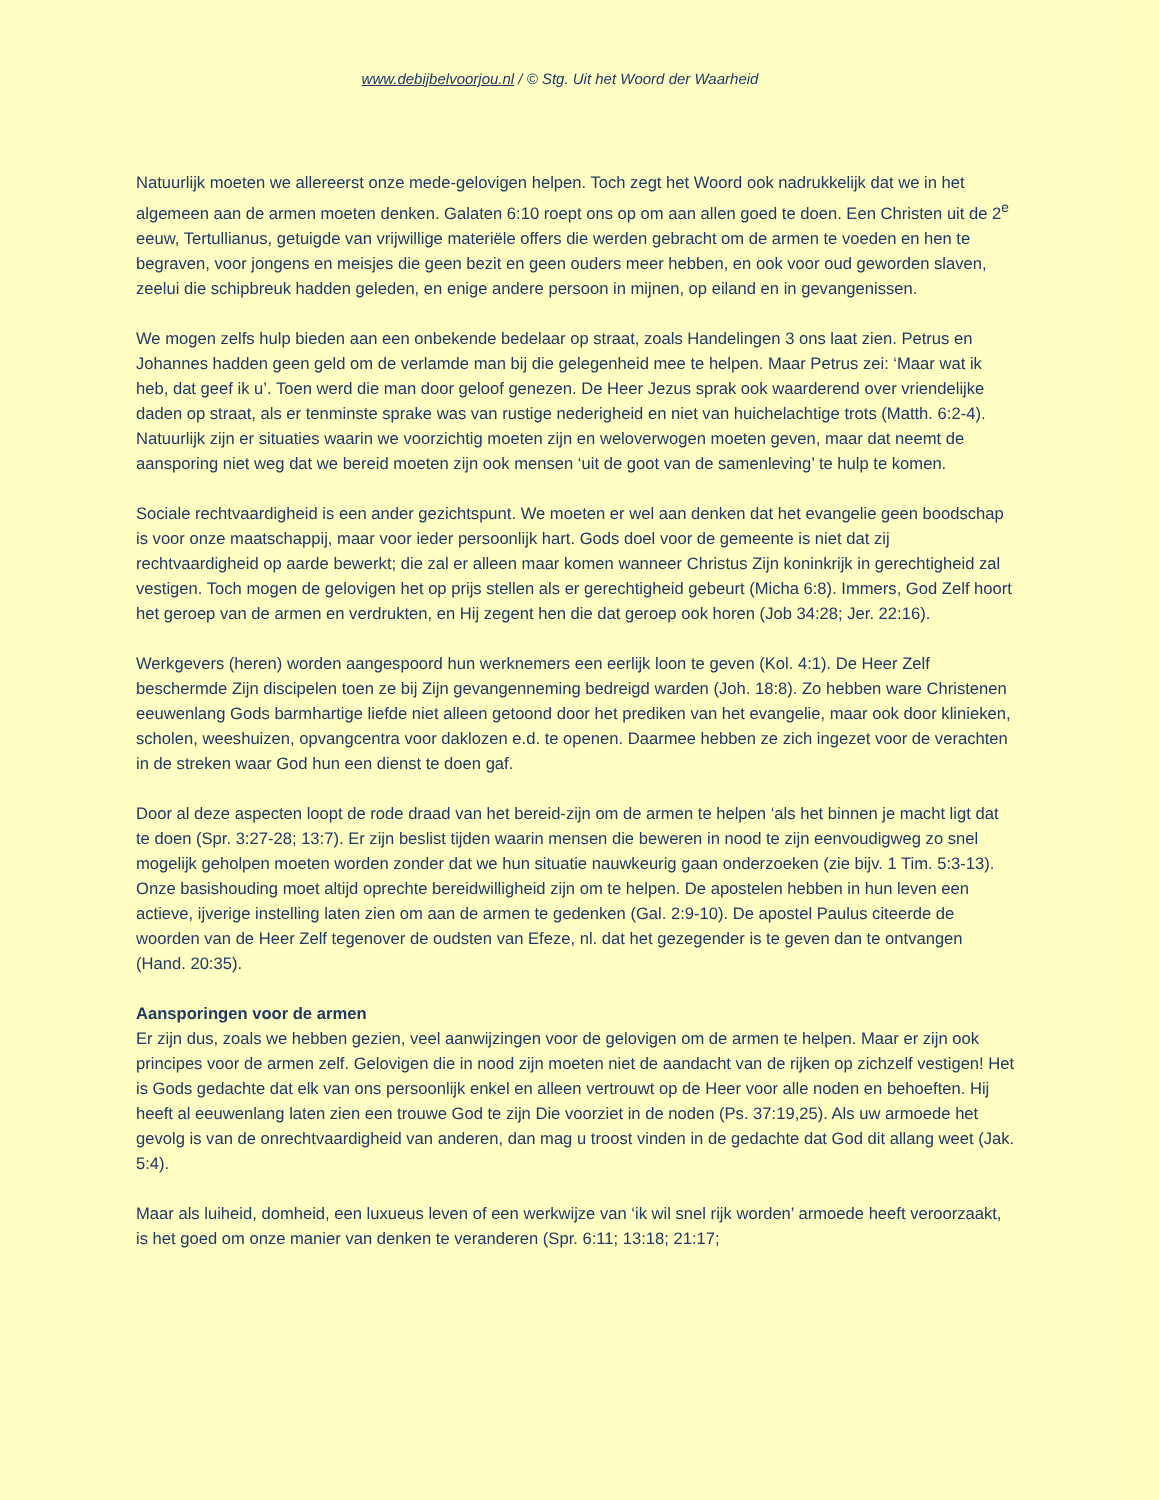www.debijbelvoorjou.nl / © Stg. Uit het Woord der Waarheid
Natuurlijk moeten we allereerst onze mede-gelovigen helpen. Toch zegt het Woord ook nadrukkelijk dat we in het algemeen aan de armen moeten denken. Galaten 6:10 roept ons op om aan allen goed te doen. Een Christen uit de 2<sup>e</sup> eeuw, Tertullianus, getuigde van vrijwillige materiële offers die werden gebracht om de armen te voeden en hen te begraven, voor jongens en meisjes die geen bezit en geen ouders meer hebben, en ook voor oud geworden slaven, zeelui die schipbreuk hadden geleden, en enige andere persoon in mijnen, op eiland en in gevangenissen.
We mogen zelfs hulp bieden aan een onbekende bedelaar op straat, zoals Handelingen 3 ons laat zien. Petrus en Johannes hadden geen geld om de verlamde man bij die gelegenheid mee te helpen. Maar Petrus zei: ‘Maar wat ik heb, dat geef ik u’. Toen werd die man door geloof genezen. De Heer Jezus sprak ook waarderend over vriendelijke daden op straat, als er tenminste sprake was van rustige nederigheid en niet van huichelachtige trots (Matth. 6:2-4). Natuurlijk zijn er situaties waarin we voorzichtig moeten zijn en weloverwogen moeten geven, maar dat neemt de aansporing niet weg dat we bereid moeten zijn ook mensen ‘uit de goot van de samenleving’ te hulp te komen.
Sociale rechtvaardigheid is een ander gezichtspunt. We moeten er wel aan denken dat het evangelie geen boodschap is voor onze maatschappij, maar voor ieder persoonlijk hart. Gods doel voor de gemeente is niet dat zij rechtvaardigheid op aarde bewerkt; die zal er alleen maar komen wanneer Christus Zijn koninkrijk in gerechtigheid zal vestigen. Toch mogen de gelovigen het op prijs stellen als er gerechtigheid gebeurt (Micha 6:8). Immers, God Zelf hoort het geroep van de armen en verdrukten, en Hij zegent hen die dat geroep ook horen (Job 34:28; Jer. 22:16).
Werkgevers (heren) worden aangespoord hun werknemers een eerlijk loon te geven (Kol. 4:1). De Heer Zelf beschermde Zijn discipelen toen ze bij Zijn gevangenneming bedreigd warden (Joh. 18:8). Zo hebben ware Christenen eeuwenlang Gods barmhartige liefde niet alleen getoond door het prediken van het evangelie, maar ook door klinieken, scholen, weeshuizen, opvangcentra voor daklozen e.d. te openen. Daarmee hebben ze zich ingezet voor de verachten in de streken waar God hun een dienst te doen gaf.
Door al deze aspecten loopt de rode draad van het bereid-zijn om de armen te helpen ‘als het binnen je macht ligt dat te doen (Spr. 3:27-28; 13:7). Er zijn beslist tijden waarin mensen die beweren in nood te zijn eenvoudigweg zo snel mogelijk geholpen moeten worden zonder dat we hun situatie nauwkeurig gaan onderzoeken (zie bijv. 1 Tim. 5:3-13). Onze basishouding moet altijd oprechte bereidwilligheid zijn om te helpen. De apostelen hebben in hun leven een actieve, ijverige instelling laten zien om aan de armen te gedenken (Gal. 2:9-10). De apostel Paulus citeerde de woorden van de Heer Zelf tegenover de oudsten van Efeze, nl. dat het gezegender is te geven dan te ontvangen (Hand. 20:35).
Aansporingen voor de armen
Er zijn dus, zoals we hebben gezien, veel aanwijzingen voor de gelovigen om de armen te helpen. Maar er zijn ook principes voor de armen zelf. Gelovigen die in nood zijn moeten niet de aandacht van de rijken op zichzelf vestigen! Het is Gods gedachte dat elk van ons persoonlijk enkel en alleen vertrouwt op de Heer voor alle noden en behoeften. Hij heeft al eeuwenlang laten zien een trouwe God te zijn Die voorziet in de noden (Ps. 37:19,25). Als uw armoede het gevolg is van de onrechtvaardigheid van anderen, dan mag u troost vinden in de gedachte dat God dit allang weet (Jak. 5:4).
Maar als luiheid, domheid, een luxueus leven of een werkwijze van ‘ik wil snel rijk worden’ armoede heeft veroorzaakt, is het goed om onze manier van denken te veranderen (Spr. 6:11; 13:18; 21:17;